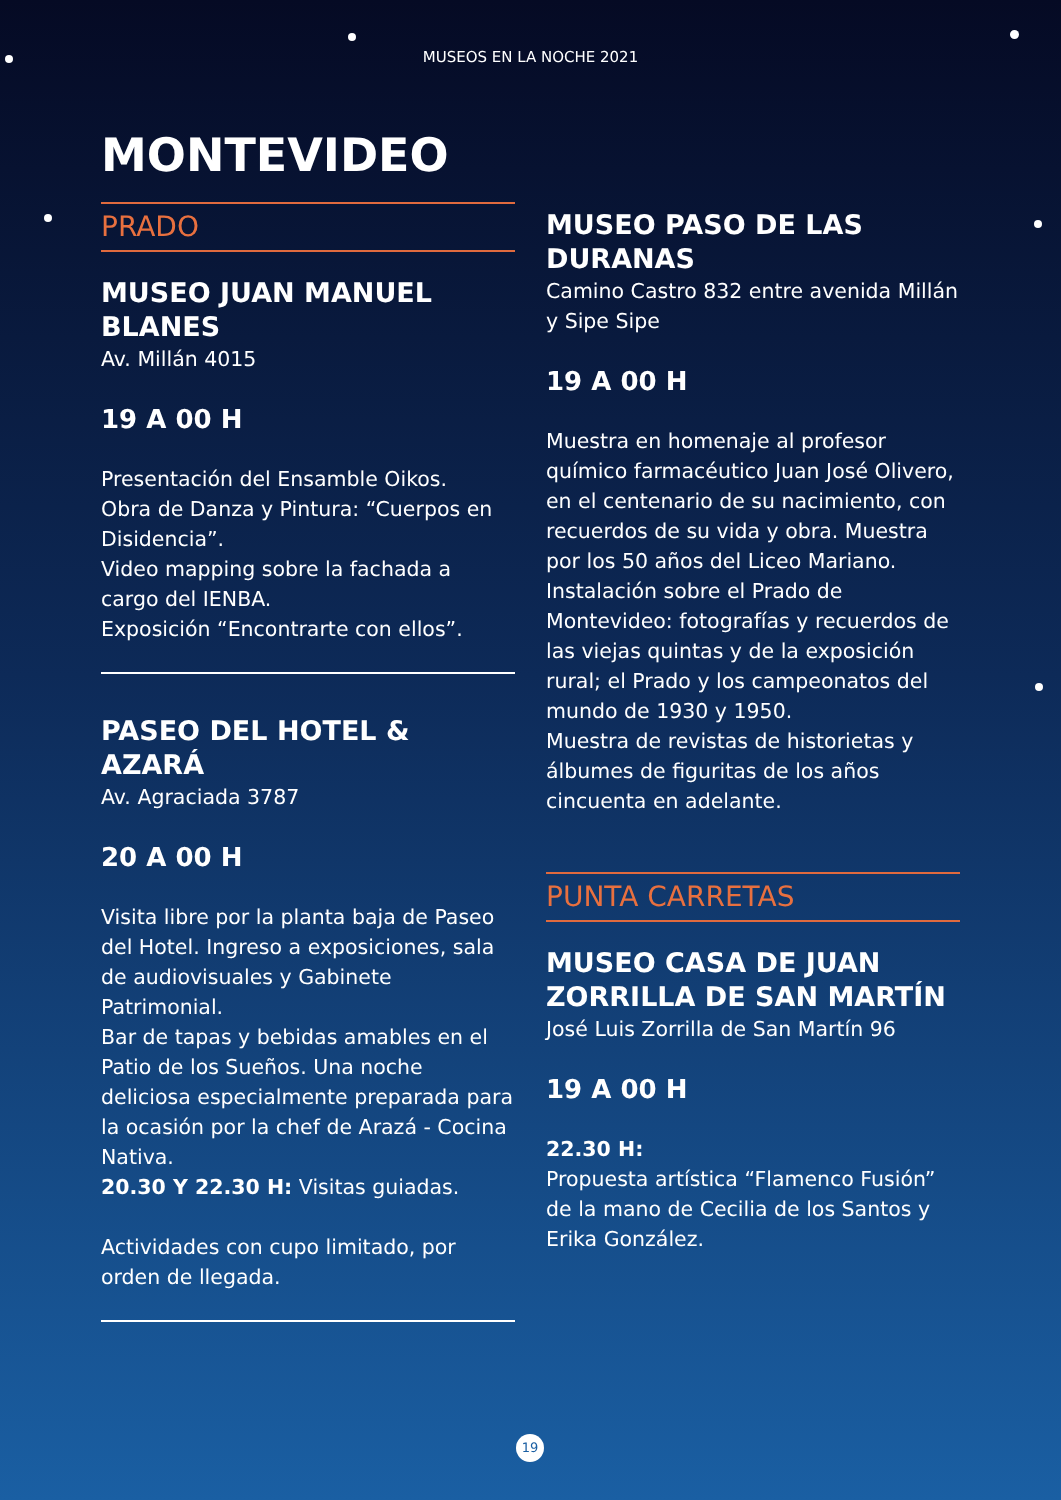MUSEOS EN LA NOCHE 2021
MONTEVIDEO
PRADO
MUSEO JUAN MANUEL BLANES
Av. Millán 4015
19 A 00 H
Presentación del Ensamble Oikos.
Obra de Danza y Pintura: “Cuerpos en Disidencia”.
Video mapping sobre la fachada a cargo del IENBA.
Exposición “Encontrarte con ellos”.
PASEO DEL HOTEL & AZARÁ
Av. Agraciada 3787
20 A 00 H
Visita libre por la planta baja de Paseo del Hotel. Ingreso a exposiciones, sala de audiovisuales y Gabinete Patrimonial.
Bar de tapas y bebidas amables en el Patio de los Sueños. Una noche deliciosa especialmente preparada para la ocasión por la chef de Arazá - Cocina Nativa.
20.30 Y 22.30 H: Visitas guiadas.
Actividades con cupo limitado, por orden de llegada.
MUSEO PASO DE LAS DURANAS
Camino Castro 832 entre avenida Millán y Sipe Sipe
19 A 00 H
Muestra en homenaje al profesor químico farmacéutico Juan José Olivero, en el centenario de su nacimiento, con recuerdos de su vida y obra. Muestra por los 50 años del Liceo Mariano.
Instalación sobre el Prado de Montevideo: fotografías y recuerdos de las viejas quintas y de la exposición rural; el Prado y los campeonatos del mundo de 1930 y 1950.
Muestra de revistas de historietas y álbumes de figuritas de los años cincuenta en adelante.
PUNTA CARRETAS
MUSEO CASA DE JUAN ZORRILLA DE SAN MARTÍN
José Luis Zorrilla de San Martín 96
19 A 00 H
22.30 H:
Propuesta artística “Flamenco Fusión” de la mano de Cecilia de los Santos y Erika González.
19